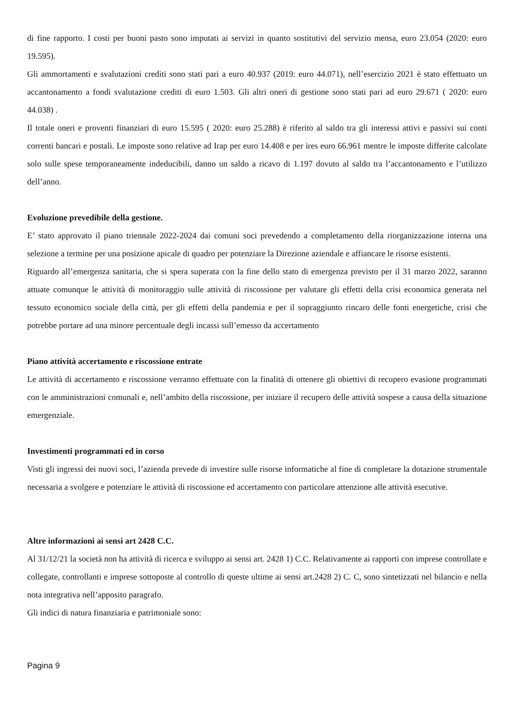di fine rapporto. I costi per buoni pasto sono imputati ai servizi in quanto sostitutivi del servizio mensa, euro 23.054 (2020: euro 19.595).
Gli ammortamenti e svalutazioni crediti sono stati pari a euro 40.937 (2019: euro 44.071), nell’esercizio 2021 è stato effettuato un accantonamento a fondi svalutazione crediti di euro 1.503. Gli altri oneri di gestione sono stati pari ad euro 29.671 ( 2020: euro 44.038) .
Il totale oneri e proventi finanziari di euro 15.595 ( 2020: euro 25.288) è riferito al saldo tra gli interessi attivi e passivi sui conti correnti bancari e postali. Le imposte sono relative ad Irap per euro 14.408 e per ires euro 66.961 mentre le imposte differite calcolate solo sulle spese temporaneamente indeducibili, danno un saldo a ricavo di 1.197 dovuto al saldo tra l’accantonamento e l’utilizzo dell’anno.
Evoluzione prevedibile della gestione.
E’ stato approvato il piano triennale 2022-2024 dai comuni soci prevedendo a completamento della riorganizzazione interna una selezione a termine per una posizione apicale di quadro per potenziare la Direzione aziendale e affiancare le risorse esistenti.
Riguardo all’emergenza sanitaria, che si spera superata con la fine dello stato di emergenza previsto per il 31 marzo 2022, saranno attuate comunque le attività di monitoraggio sulle attività di riscossione per valutare gli effetti della crisi economica generata nel tessuto economico sociale della città, per gli effetti della pandemia e per il sopraggiunto rincaro delle fonti energetiche, crisi che potrebbe portare ad una minore percentuale degli incassi sull’emesso da accertamento
Piano attività accertamento e riscossione entrate
Le attività di accertamento e riscossione verranno effettuate con la finalità di ottenere gli obiettivi di recupero evasione programmati con le amministrazioni comunali e, nell’ambito della riscossione, per iniziare il recupero delle attività sospese a causa della situazione emergenziale.
Investimenti programmati ed in corso
Visti gli ingressi dei nuovi soci, l’azienda prevede di investire sulle risorse informatiche al fine di completare la dotazione strumentale necessaria a svolgere e potenziare le attività di riscossione ed accertamento con particolare attenzione alle attività esecutive.
Altre informazioni ai sensi art 2428 C.C.
Al 31/12/21 la società non ha attività di ricerca e sviluppo ai sensi art. 2428 1) C.C. Relativamente ai rapporti con imprese controllate e collegate, controllanti e imprese sottoposte al controllo di queste ultime ai sensi art.2428 2) C. C, sono sintetizzati nel bilancio e nella nota integrativa nell’apposito paragrafo.
Gli indici di natura finanziaria e patrimoniale sono:
Pagina 9